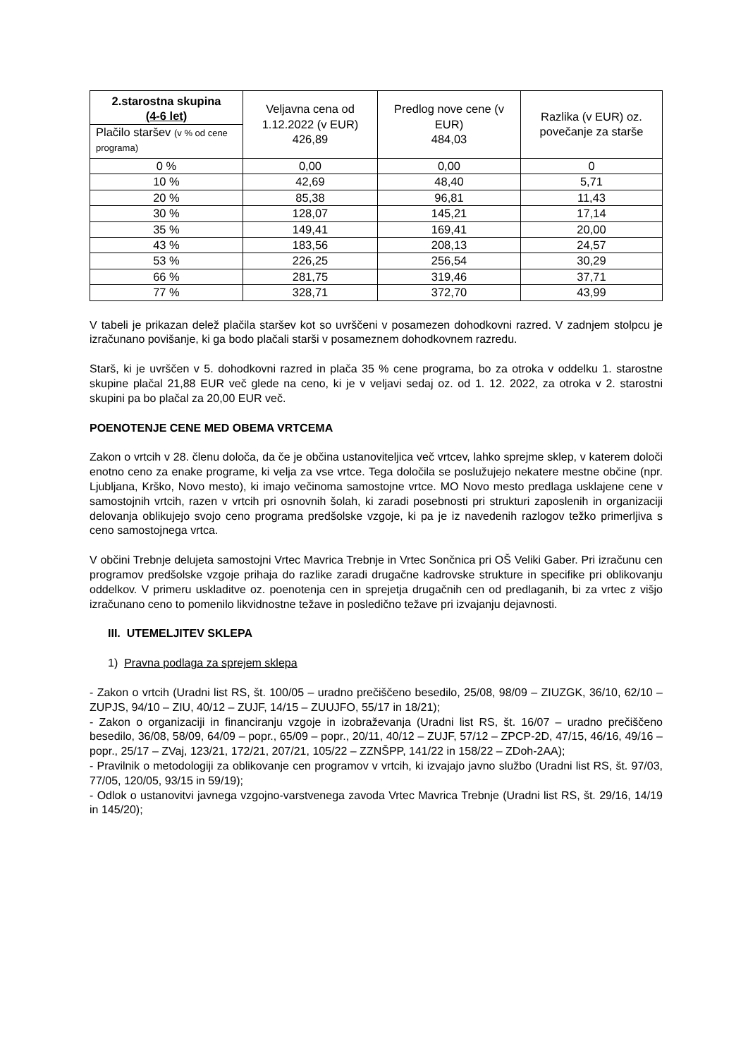| 2.starostna skupina (4-6 let) Plačilo staršev (v % od cene programa) | Veljavna cena od 1.12.2022 (v EUR) 426,89 | Predlog nove cene (v EUR) 484,03 | Razlika (v EUR) oz. povečanje za starše |
| --- | --- | --- | --- |
| 0 % | 0,00 | 0,00 | 0 |
| 10 % | 42,69 | 48,40 | 5,71 |
| 20 % | 85,38 | 96,81 | 11,43 |
| 30 % | 128,07 | 145,21 | 17,14 |
| 35 % | 149,41 | 169,41 | 20,00 |
| 43 % | 183,56 | 208,13 | 24,57 |
| 53 % | 226,25 | 256,54 | 30,29 |
| 66 % | 281,75 | 319,46 | 37,71 |
| 77 % | 328,71 | 372,70 | 43,99 |
V tabeli je prikazan delež plačila staršev kot so uvrščeni v posamezen dohodkovni razred. V zadnjem stolpcu je izračunano povišanje, ki ga bodo plačali starši v posameznem dohodkovnem razredu.
Starš, ki je uvrščen v 5. dohodkovni razred in plača 35 % cene programa, bo za otroka v oddelku 1. starostne skupine plačal 21,88 EUR več glede na ceno, ki je v veljavi sedaj oz. od 1. 12. 2022, za otroka v 2. starostni skupini pa bo plačal za 20,00 EUR več.
POENOTENJE CENE MED OBEMA VRTCEMA
Zakon o vrtcih v 28. členu določa, da če je občina ustanoviteljica več vrtcev, lahko sprejme sklep, v katerem določi enotno ceno za enake programe, ki velja za vse vrtce. Tega določila se poslužujejo nekatere mestne občine (npr. Ljubljana, Krško, Novo mesto), ki imajo večinoma samostojne vrtce. MO Novo mesto predlaga usklajene cene v samostojnih vrtcih, razen v vrtcih pri osnovnih šolah, ki zaradi posebnosti pri strukturi zaposlenih in organizaciji delovanja oblikujejo svojo ceno programa predšolske vzgoje, ki pa je iz navedenih razlogov težko primerljiva s ceno samostojnega vrtca.
V občini Trebnje delujeta samostojni Vrtec Mavrica Trebnje in Vrtec Sončnica pri OŠ Veliki Gaber. Pri izračunu cen programov predšolske vzgoje prihaja do razlike zaradi drugačne kadrovske strukture in specifike pri oblikovanju oddelkov. V primeru uskladitve oz. poenotenja cen in sprejetja drugačnih cen od predlaganih, bi za vrtec z višjo izračunano ceno to pomenilo likvidnostne težave in posledično težave pri izvajanju dejavnosti.
III. UTEMELJITEV SKLEPA
1) Pravna podlaga za sprejem sklepa
- Zakon o vrtcih (Uradni list RS, št. 100/05 – uradno prečiščeno besedilo, 25/08, 98/09 – ZIUZGK, 36/10, 62/10 – ZUPJS, 94/10 – ZIU, 40/12 – ZUJF, 14/15 – ZUUJFO, 55/17 in 18/21);
- Zakon o organizaciji in financiranju vzgoje in izobraževanja (Uradni list RS, št. 16/07 – uradno prečiščeno besedilo, 36/08, 58/09, 64/09 – popr., 65/09 – popr., 20/11, 40/12 – ZUJF, 57/12 – ZPCP-2D, 47/15, 46/16, 49/16 – popr., 25/17 – ZVaj, 123/21, 172/21, 207/21, 105/22 – ZZNŠPP, 141/22 in 158/22 – ZDoh-2AA);
- Pravilnik o metodologiji za oblikovanje cen programov v vrtcih, ki izvajajo javno službo (Uradni list RS, št. 97/03, 77/05, 120/05, 93/15 in 59/19);
- Odlok o ustanovitvi javnega vzgojno-varstvenega zavoda Vrtec Mavrica Trebnje (Uradni list RS, št. 29/16, 14/19 in 145/20);